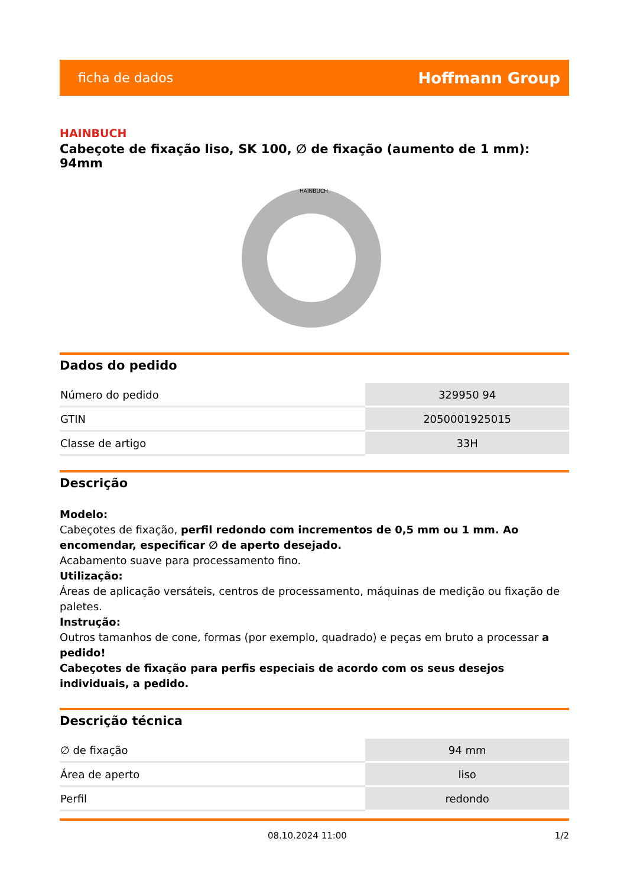ficha de dados Hoffmann Group
HAINBUCH
Cabeçote de fixação liso, SK 100, ∅ de fixação (aumento de 1 mm): 94mm
HAINBUCH
Dados do pedido
| Número do pedido | 329950 94 |
| GTIN | 2050001925015 |
| Classe de artigo | 33H |
Descrição
Modelo:
Cabeçotes de fixação, perfil redondo com incrementos de 0,5 mm ou 1 mm. Ao encomendar, especificar ∅ de aperto desejado.
Acabamento suave para processamento fino.
Utilização:
Áreas de aplicação versáteis, centros de processamento, máquinas de medição ou fixação de paletes.
Instrução:
Outros tamanhos de cone, formas (por exemplo, quadrado) e peças em bruto a processar a pedido!
Cabeçotes de fixação para perfis especiais de acordo com os seus desejos individuais, a pedido.
Descrição técnica
| ∅ de fixação | 94 mm |
| Área de aperto | liso |
| Perfil | redondo |
08.10.2024 11:00 1/2